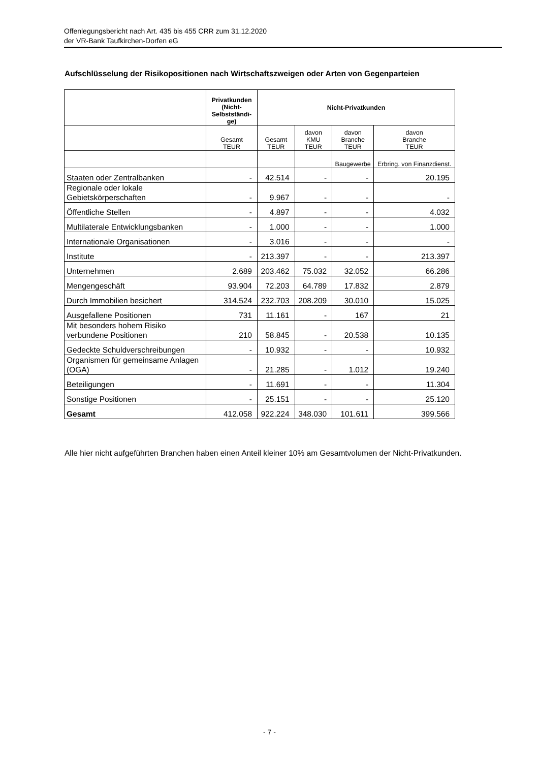Offenlegungsbericht nach Art. 435 bis 455 CRR zum 31.12.2020
der VR-Bank Taufkirchen-Dorfen eG
Aufschlüsselung der Risikopositionen nach Wirtschaftszweigen oder Arten von Gegenparteien
| | Privatkunden (Nicht-Selbstständi-ge) | Nicht-Privatkunden | | | |
| --- | --- | --- | --- | --- | --- |
| | Gesamt TEUR | Gesamt TEUR | davon KMU TEUR | davon Branche TEUR | davon Branche TEUR |
| | | | | Baugewerbe | Erbring. von Finanzdienst. |
| Staaten oder Zentralbanken | - | 42.514 | - | - | 20.195 |
| Regionale oder lokale Gebietskörperschaften | - | 9.967 | - | - | - |
| Öffentliche Stellen | - | 4.897 | - | - | 4.032 |
| Multilaterale Entwicklungsbanken | - | 1.000 | - | - | 1.000 |
| Internationale Organisationen | - | 3.016 | - | - | - |
| Institute | - | 213.397 | - | - | 213.397 |
| Unternehmen | 2.689 | 203.462 | 75.032 | 32.052 | 66.286 |
| Mengengeschäft | 93.904 | 72.203 | 64.789 | 17.832 | 2.879 |
| Durch Immobilien besichert | 314.524 | 232.703 | 208.209 | 30.010 | 15.025 |
| Ausgefallene Positionen | 731 | 11.161 | - | 167 | 21 |
| Mit besonders hohem Risiko verbundene Positionen | 210 | 58.845 | - | 20.538 | 10.135 |
| Gedeckte Schuldverschreibungen | - | 10.932 | - | - | 10.932 |
| Organismen für gemeinsame Anlagen (OGA) | - | 21.285 | - | 1.012 | 19.240 |
| Beteiligungen | - | 11.691 | - | - | 11.304 |
| Sonstige Positionen | - | 25.151 | - | - | 25.120 |
| Gesamt | 412.058 | 922.224 | 348.030 | 101.611 | 399.566 |
Alle hier nicht aufgeführten Branchen haben einen Anteil kleiner 10% am Gesamtvolumen der Nicht-Privatkunden.
- 7 -